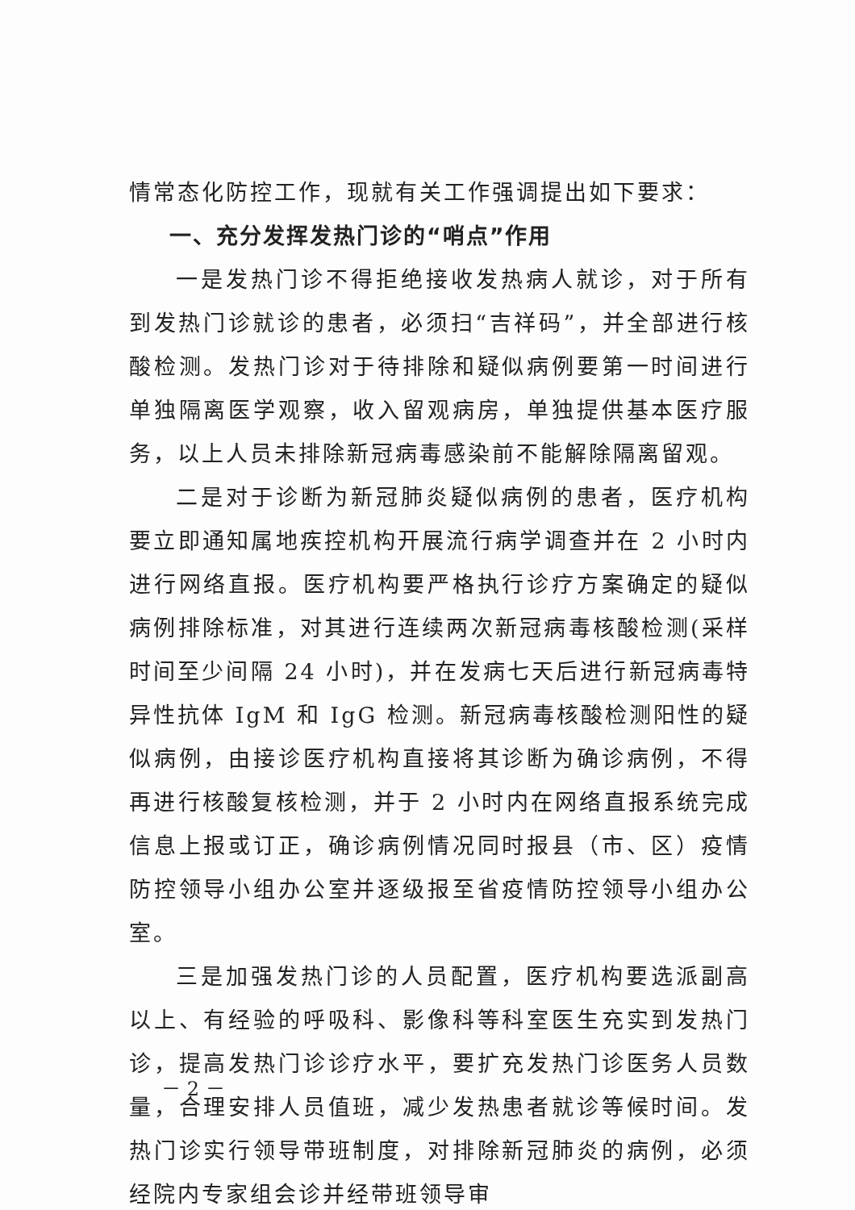情常态化防控工作，现就有关工作强调提出如下要求：
一、充分发挥发热门诊的“哨点”作用
一是发热门诊不得拒绝接收发热病人就诊，对于所有到发热门诊就诊的患者，必须扫“吉祥码”，并全部进行核酸检测。发热门诊对于待排除和疑似病例要第一时间进行单独隔离医学观察，收入留观病房，单独提供基本医疗服务，以上人员未排除新冠病毒感染前不能解除隔离留观。
二是对于诊断为新冠肺炎疑似病例的患者，医疗机构要立即通知属地疾控机构开展流行病学调查并在 2 小时内进行网络直报。医疗机构要严格执行诊疗方案确定的疑似病例排除标准，对其进行连续两次新冠病毒核酸检测(采样时间至少间隔 24 小时)，并在发病七天后进行新冠病毒特异性抗体 IgM 和 IgG 检测。新冠病毒核酸检测阳性的疑似病例，由接诊医疗机构直接将其诊断为确诊病例，不得再进行核酸复核检测，并于 2 小时内在网络直报系统完成信息上报或订正，确诊病例情况同时报县（市、区）疫情防控领导小组办公室并逐级报至省疫情防控领导小组办公室。
三是加强发热门诊的人员配置，医疗机构要选派副高以上、有经验的呼吸科、影像科等科室医生充实到发热门诊，提高发热门诊诊疗水平，要扩充发热门诊医务人员数量，合理安排人员值班，减少发热患者就诊等候时间。发热门诊实行领导带班制度，对排除新冠肺炎的病例，必须经院内专家组会诊并经带班领导审
－ 2 －